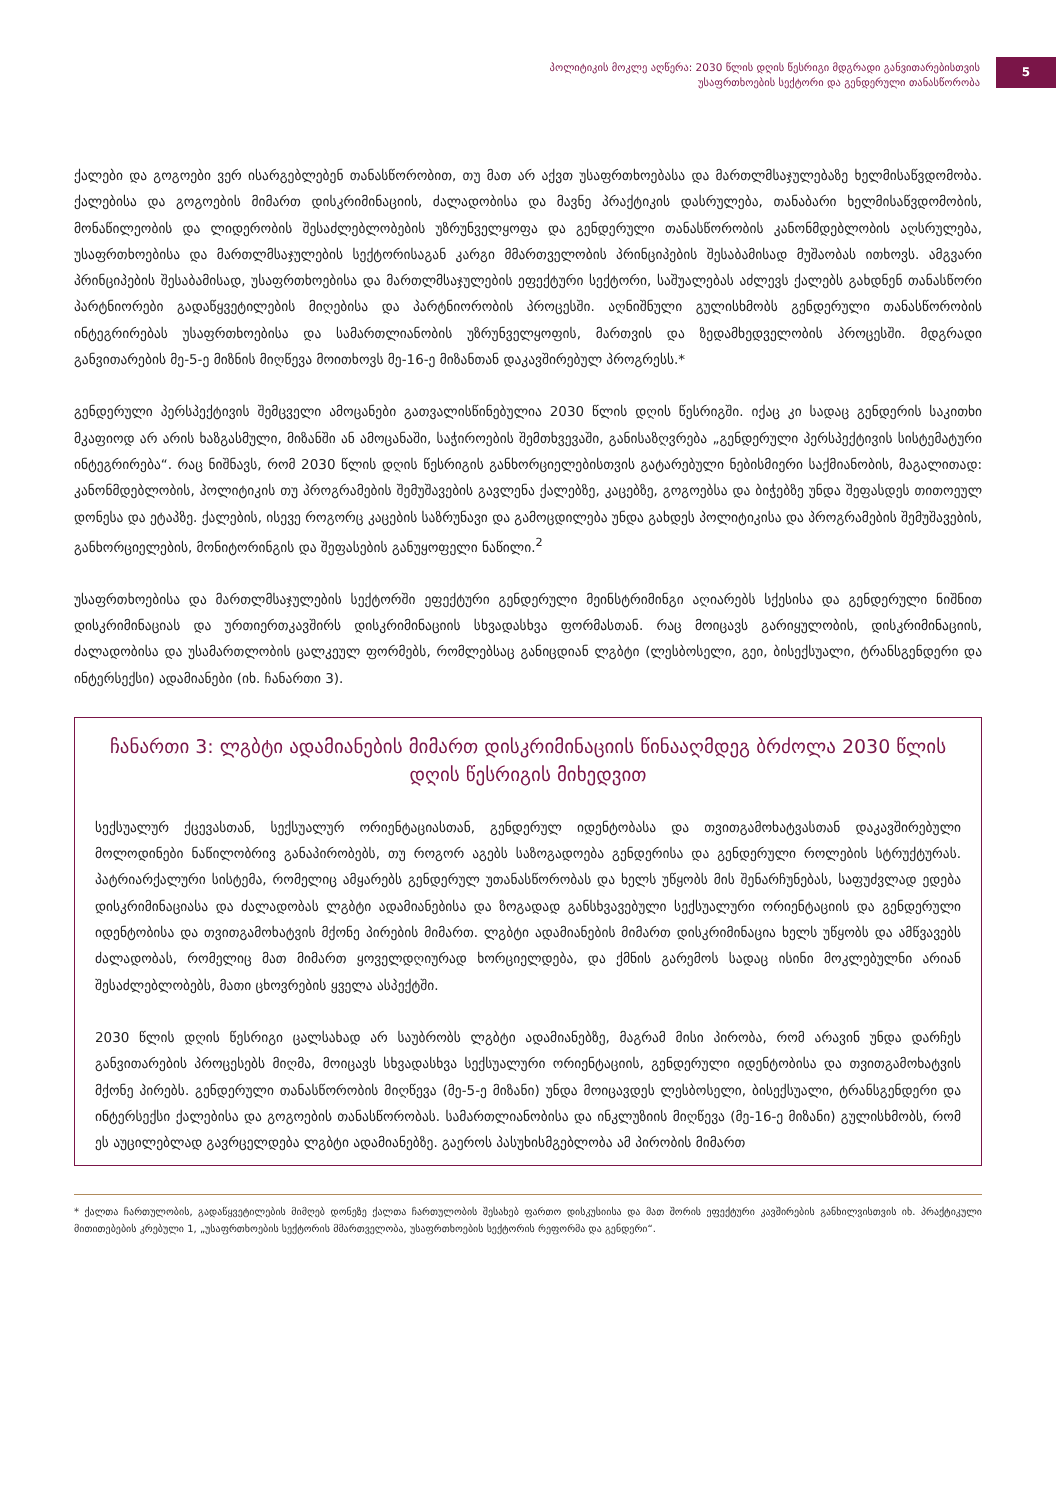პოლიტიკის მოკლე აღწერა: 2030 წლის დღის წესრიგი მდგრადი განვითარებისთვის
უსაფრთხოების სექტორი და გენდერული თანასწორობა
5
ქალები და გოგოები ვერ ისარგებლებენ თანასწორობით, თუ მათ არ აქვთ უსაფრთხოებასა და მართლმსაჯულებაზე ხელმისაწვდომობა. ქალებისა და გოგოების მიმართ დისკრიმინაციის, ძალადობისა და მავნე პრაქტიკის დასრულება, თანაბარი ხელმისაწვდომობის, მონაწილეობის და ლიდერობის შესაძლებლობების უზრუნველყოფა და გენდერული თანასწორობის კანონმდებლობის აღსრულება, უსაფრთხოებისა და მართლმსაჯულების სექტორისაგან კარგი მმართველობის პრინციპების შესაბამისად მუშაობას ითხოვს. ამგვარი პრინციპების შესაბამისად, უსაფრთხოებისა და მართლმსაჯულების ეფექტური სექტორი, საშუალებას აძლევს ქალებს გახდნენ თანასწორი პარტნიორები გადაწყვეტილების მიღებისა და პარტნიორობის პროცესში. აღნიშნული გულისხმობს გენდერული თანასწორობის ინტეგრირებას უსაფრთხოებისა და სამართლიანობის უზრუნველყოფის, მართვის და ზედამხედველობის პროცესში. მდგრადი განვითარების მე-5-ე მიზნის მიღწევა მოითხოვს მე-16-ე მიზანთან დაკავშირებულ პროგრესს.*
გენდერული პერსპექტივის შემცველი ამოცანები გათვალისწინებულია 2030 წლის დღის წესრიგში. იქაც კი სადაც გენდერის საკითხი მკაფიოდ არ არის ხაზგასმული, მიზანში ან ამოცანაში, საჭიროების შემთხვევაში, განისაზღვრება „გენდერული პერსპექტივის სისტემატური ინტეგრირება“. რაც ნიშნავს, რომ 2030 წლის დღის წესრიგის განხორციელებისთვის გატარებული ნებისმიერი საქმიანობის, მაგალითად: კანონმდებლობის, პოლიტიკის თუ პროგრამების შემუშავების გავლენა ქალებზე, კაცებზე, გოგოებსა და ბიჭებზე უნდა შეფასდეს თითოეულ დონესა და ეტაპზე. ქალების, ისევე როგორც კაცების საზრუნავი და გამოცდილება უნდა გახდეს პოლიტიკისა და პროგრამების შემუშავების, განხორციელების, მონიტორინგის და შეფასების განუყოფელი ნაწილი.<sup>2</sup>
უსაფრთხოებისა და მართლმსაჯულების სექტორში ეფექტური გენდერული მეინსტრიმინგი აღიარებს სქესისა და გენდერული ნიშნით დისკრიმინაციას და ურთიერთკავშირს დისკრიმინაციის სხვადასხვა ფორმასთან. რაც მოიცავს გარიყულობის, დისკრიმინაციის, ძალადობისა და უსამართლობის ცალკეულ ფორმებს, რომლებსაც განიცდიან ლგბტი (ლესბოსელი, გეი, ბისექსუალი, ტრანსგენდერი და ინტერსექსი) ადამიანები (იხ. ჩანართი 3).
ჩანართი 3: ლგბტი ადამიანების მიმართ დისკრიმინაციის წინააღმდეგ ბრძოლა 2030 წლის დღის წესრიგის მიხედვით
სექსუალურ ქცევასთან, სექსუალურ ორიენტაციასთან, გენდერულ იდენტობასა და თვითგამოხატვასთან დაკავშირებული მოლოდინები ნაწილობრივ განაპირობებს, თუ როგორ აგებს საზოგადოება გენდერისა და გენდერული როლების სტრუქტურას. პატრიარქალური სისტემა, რომელიც ამყარებს გენდერულ უთანასწორობას და ხელს უწყობს მის შენარჩუნებას, საფუძვლად ედება დისკრიმინაციასა და ძალადობას ლგბტი ადამიანებისა და ზოგადად განსხვავებული სექსუალური ორიენტაციის და გენდერული იდენტობისა და თვითგამოხატვის მქონე პირების მიმართ. ლგბტი ადამიანების მიმართ დისკრიმინაცია ხელს უწყობს და ამწვავებს ძალადობას, რომელიც მათ მიმართ ყოველდღიურად ხორციელდება, და ქმნის გარემოს სადაც ისინი მოკლებულნი არიან შესაძლებლობებს, მათი ცხოვრების ყველა ასპექტში.
2030 წლის დღის წესრიგი ცალსახად არ საუბრობს ლგბტი ადამიანებზე, მაგრამ მისი პირობა, რომ არავინ უნდა დარჩეს განვითარების პროცესებს მიღმა, მოიცავს სხვადასხვა სექსუალური ორიენტაციის, გენდერული იდენტობისა და თვითგამოხატვის მქონე პირებს. გენდერული თანასწორობის მიღწევა (მე-5-ე მიზანი) უნდა მოიცავდეს ლესბოსელი, ბისექსუალი, ტრანსგენდერი და ინტერსექსი ქალებისა და გოგოების თანასწორობას. სამართლიანობისა და ინკლუზიის მიღწევა (მე-16-ე მიზანი) გულისხმობს, რომ ეს აუცილებლად გავრცელდება ლგბტი ადამიანებზე. გაეროს პასუხისმგებლობა ამ პირობის მიმართ
* ქალთა ჩართულობის, გადაწყვეტილების მიმღებ დონეზე ქალთა ჩართულობის შესახებ ფართო დისკუსიისა და მათ შორის ეფექტური კავშირების განხილვისთვის იხ. პრაქტიკული მითითებების კრებული 1, „უსაფრთხოების სექტორის მმართველობა, უსაფრთხოების სექტორის რეფორმა და გენდერი“.